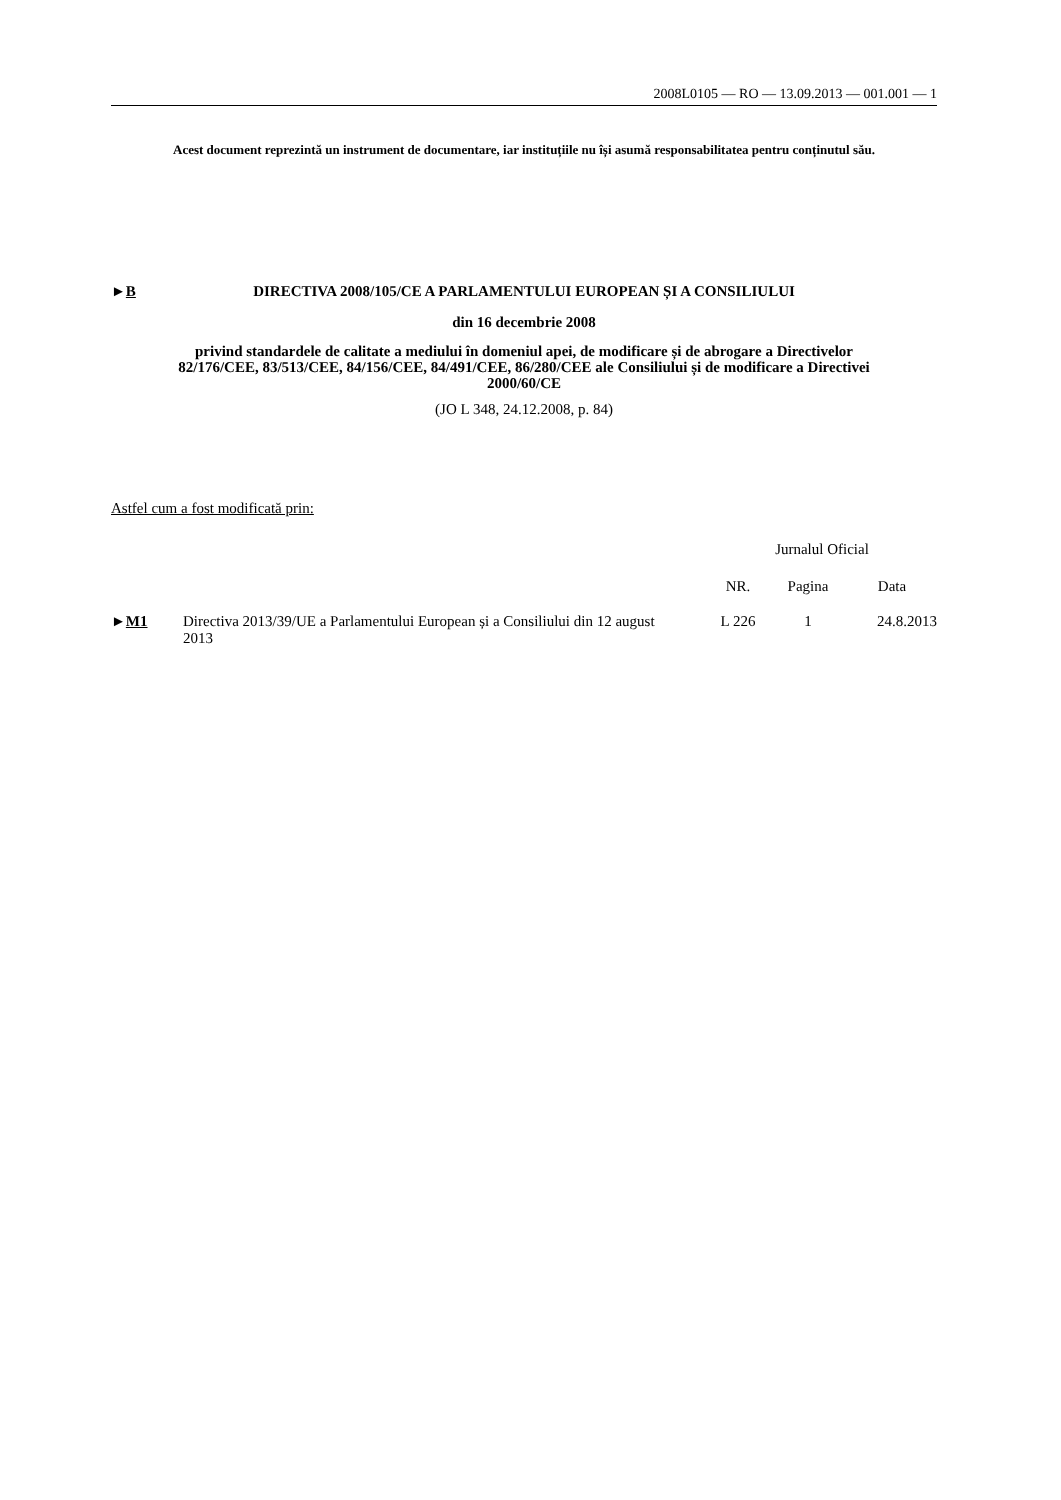2008L0105 — RO — 13.09.2013 — 001.001 — 1
Acest document reprezintă un instrument de documentare, iar instituțiile nu își asumă responsabilitatea pentru conținutul său.
►B DIRECTIVA 2008/105/CE A PARLAMENTULUI EUROPEAN ȘI A CONSILIULUI
din 16 decembrie 2008
privind standardele de calitate a mediului în domeniul apei, de modificare și de abrogare a Directivelor 82/176/CEE, 83/513/CEE, 84/156/CEE, 84/491/CEE, 86/280/CEE ale Consiliului și de modificare a Directivei 2000/60/CE
(JO L 348, 24.12.2008, p. 84)
Astfel cum a fost modificată prin:
| | | Jurnalul Oficial | | |
| --- | --- | --- | --- | --- |
| | | NR. | Pagina | Data |
| ► M1 | Directiva 2013/39/UE a Parlamentului European și a Consiliului din 12 august 2013 | L 226 | 1 | 24.8.2013 |